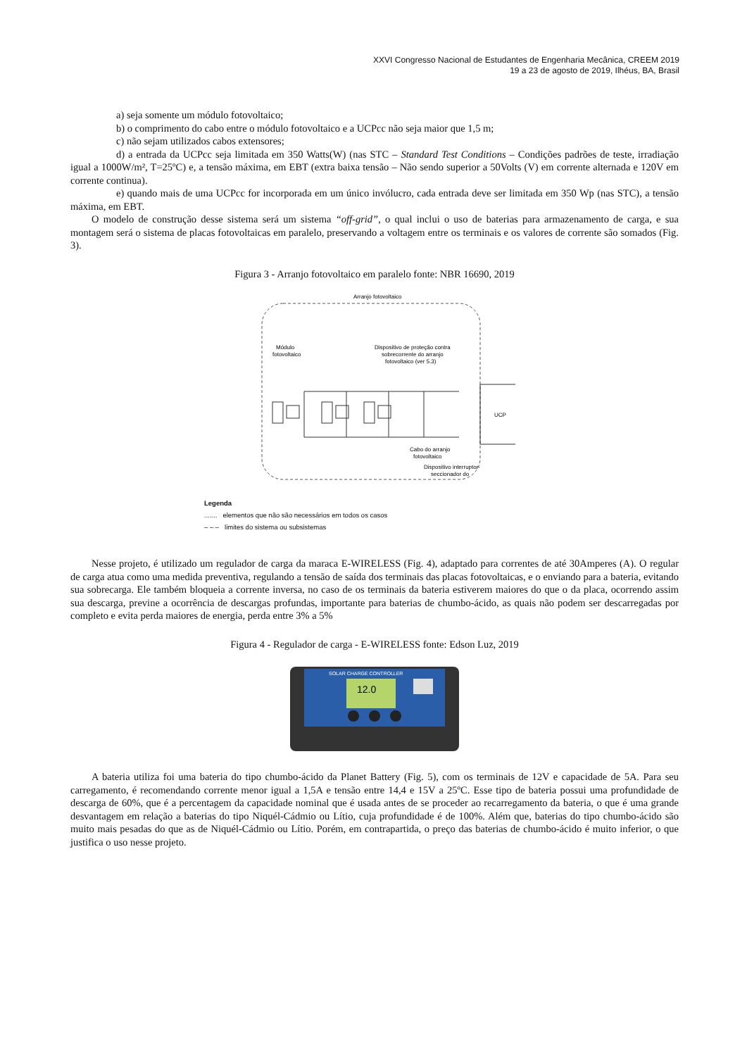XXVI Congresso Nacional de Estudantes de Engenharia Mecânica, CREEM 2019
19 a 23 de agosto de 2019, Ilhéus, BA, Brasil
a) seja somente um módulo fotovoltaico;
b) o comprimento do cabo entre o módulo fotovoltaico e a UCPcc não seja maior que 1,5 m;
c) não sejam utilizados cabos extensores;
d) a entrada da UCPcc seja limitada em 350 Watts(W) (nas STC – Standard Test Conditions – Condições padrões de teste, irradiação igual a 1000W/m², T=25ºC) e, a tensão máxima, em EBT (extra baixa tensão – Não sendo superior a 50Volts (V) em corrente alternada e 120V em corrente continua).
e) quando mais de uma UCPcc for incorporada em um único invólucro, cada entrada deve ser limitada em 350 Wp (nas STC), a tensão máxima, em EBT.
O modelo de construção desse sistema será um sistema “off-grid”, o qual inclui o uso de baterias para armazenamento de carga, e sua montagem será o sistema de placas fotovoltaicas em paralelo, preservando a voltagem entre os terminais e os valores de corrente são somados (Fig. 3).
Figura 3 - Arranjo fotovoltaico em paralelo fonte: NBR 16690, 2019
Arranjo fotovoltaico
Módulo
fotovoltaico
Dispositivo de proteção contra
sobrecorrente do arranjo
fotovoltaico (ver 5.3)
UCP
Cabo do arranjo
fotovoltaico
Dispositivo interruptor-
seccionador do
Legenda
....... elementos que não são necessários em todos os casos
– – – limites do sistema ou subsistemas
Nesse projeto, é utilizado um regulador de carga da maraca E-WIRELESS (Fig. 4), adaptado para correntes de até 30Amperes (A). O regular de carga atua como uma medida preventiva, regulando a tensão de saída dos terminais das placas fotovoltaicas, e o enviando para a bateria, evitando sua sobrecarga. Ele também bloqueia a corrente inversa, no caso de os terminais da bateria estiverem maiores do que o da placa, ocorrendo assim sua descarga, previne a ocorrência de descargas profundas, importante para baterias de chumbo-ácido, as quais não podem ser descarregadas por completo e evita perda maiores de energia, perda entre 3% a 5%
Figura 4 - Regulador de carga - E-WIRELESS fonte: Edson Luz, 2019
SOLAR CHARGE CONTROLLER
12.0
A bateria utiliza foi uma bateria do tipo chumbo-ácido da Planet Battery (Fig. 5), com os terminais de 12V e capacidade de 5A. Para seu carregamento, é recomendando corrente menor igual a 1,5A e tensão entre 14,4 e 15V a 25ºC. Esse tipo de bateria possui uma profundidade de descarga de 60%, que é a percentagem da capacidade nominal que é usada antes de se proceder ao recarregamento da bateria, o que é uma grande desvantagem em relação a baterias do tipo Niquél-Cádmio ou Lítio, cuja profundidade é de 100%. Além que, baterias do tipo chumbo-ácido são muito mais pesadas do que as de Niquél-Cádmio ou Lítio. Porém, em contrapartida, o preço das baterias de chumbo-ácido é muito inferior, o que justifica o uso nesse projeto.